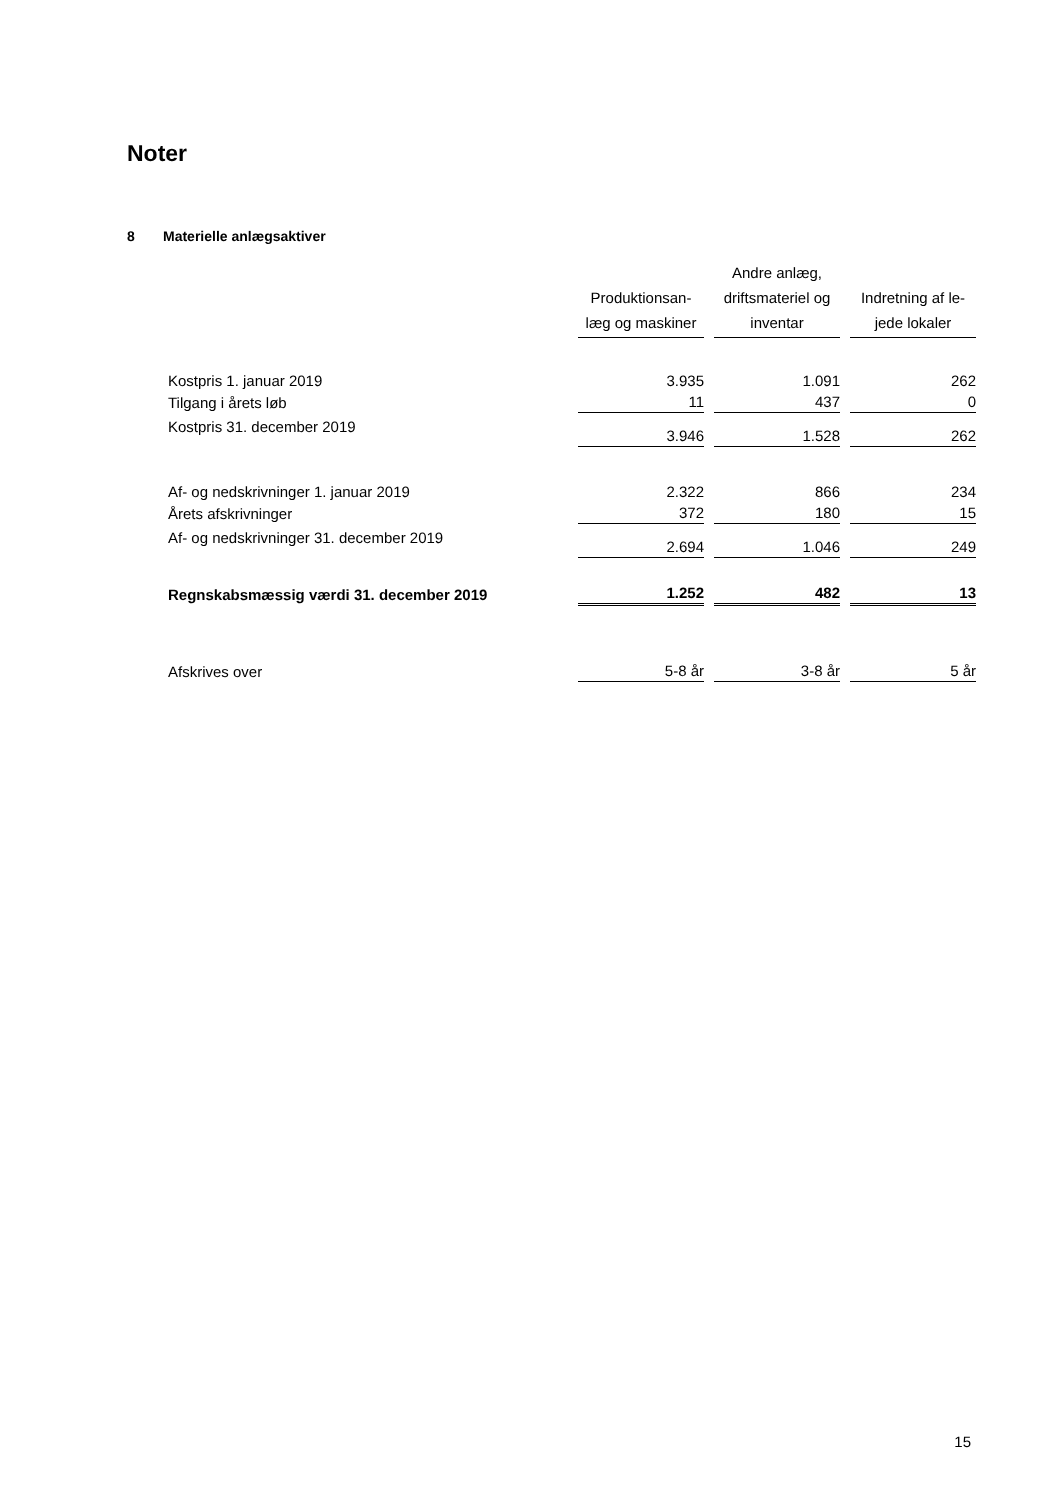Noter
8 Materielle anlægsaktiver
| | Produktionsan- læg og maskiner | Andre anlæg, driftsmateriel og inventar | Indretning af le- jede lokaler |
| --- | --- | --- | --- |
| Kostpris 1. januar 2019 | 3.935 | 1.091 | 262 |
| Tilgang i årets løb | 11 | 437 | 0 |
| Kostpris 31. december 2019 | 3.946 | 1.528 | 262 |
| Af- og nedskrivninger 1. januar 2019 | 2.322 | 866 | 234 |
| Årets afskrivninger | 372 | 180 | 15 |
| Af- og nedskrivninger 31. december 2019 | 2.694 | 1.046 | 249 |
| Regnskabsmæssig værdi 31. december 2019 | 1.252 | 482 | 13 |
| Afskrives over | 5-8 år | 3-8 år | 5 år |
15